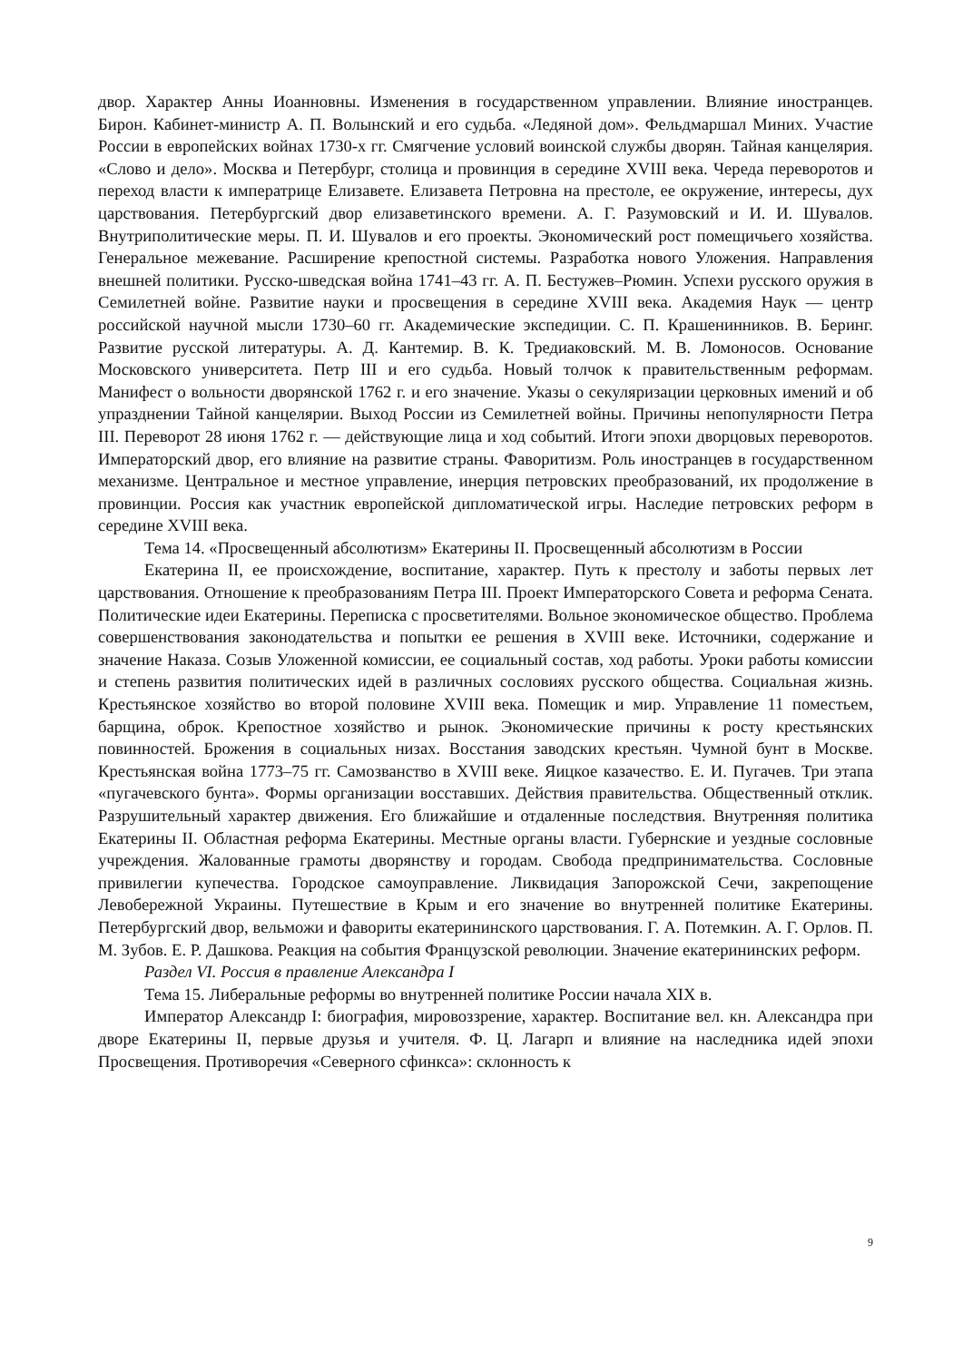двор. Характер Анны Иоанновны. Изменения в государственном управлении. Влияние иностранцев. Бирон. Кабинет-министр А. П. Волынский и его судьба. «Ледяной дом». Фельдмаршал Миних. Участие России в европейских войнах 1730-х гг. Смягчение условий воинской службы дворян. Тайная канцелярия. «Слово и дело». Москва и Петербург, столица и провинция в середине XVIII века. Череда переворотов и переход власти к императрице Елизавете. Елизавета Петровна на престоле, ее окружение, интересы, дух царствования. Петербургский двор елизаветинского времени. А. Г. Разумовский и И. И. Шувалов. Внутриполитические меры. П. И. Шувалов и его проекты. Экономический рост помещичьего хозяйства. Генеральное межевание. Расширение крепостной системы. Разработка нового Уложения. Направления внешней политики. Русско-шведская война 1741–43 гг. А. П. Бестужев–Рюмин. Успехи русского оружия в Семилетней войне. Развитие науки и просвещения в середине XVIII века. Академия Наук — центр российской научной мысли 1730–60 гг. Академические экспедиции. С. П. Крашенинников. В. Беринг. Развитие русской литературы. А. Д. Кантемир. В. К. Тредиаковский. М. В. Ломоносов. Основание Московского университета. Петр III и его судьба. Новый толчок к правительственным реформам. Манифест о вольности дворянской 1762 г. и его значение. Указы о секуляризации церковных имений и об упразднении Тайной канцелярии. Выход России из Семилетней войны. Причины непопулярности Петра III. Переворот 28 июня 1762 г. — действующие лица и ход событий. Итоги эпохи дворцовых переворотов. Императорский двор, его влияние на развитие страны. Фаворитизм. Роль иностранцев в государственном механизме. Центральное и местное управление, инерция петровских преобразований, их продолжение в провинции. Россия как участник европейской дипломатической игры. Наследие петровских реформ в середине XVIII века.
Тема 14. «Просвещенный абсолютизм» Екатерины II. Просвещенный абсолютизм в России
Екатерина II, ее происхождение, воспитание, характер. Путь к престолу и заботы первых лет царствования. Отношение к преобразованиям Петра III. Проект Императорского Совета и реформа Сената. Политические идеи Екатерины. Переписка с просветителями. Вольное экономическое общество. Проблема совершенствования законодательства и попытки ее решения в XVIII веке. Источники, содержание и значение Наказа. Созыв Уложенной комиссии, ее социальный состав, ход работы. Уроки работы комиссии и степень развития политических идей в различных сословиях русского общества. Социальная жизнь. Крестьянское хозяйство во второй половине XVIII века. Помещик и мир. Управление 11 поместьем, барщина, оброк. Крепостное хозяйство и рынок. Экономические причины к росту крестьянских повинностей. Брожения в социальных низах. Восстания заводских крестьян. Чумной бунт в Москве. Крестьянская война 1773–75 гг. Самозванство в XVIII веке. Яицкое казачество. Е. И. Пугачев. Три этапа «пугачевского бунта». Формы организации восставших. Действия правительства. Общественный отклик. Разрушительный характер движения. Его ближайшие и отдаленные последствия. Внутренняя политика Екатерины II. Областная реформа Екатерины. Местные органы власти. Губернские и уездные сословные учреждения. Жалованные грамоты дворянству и городам. Свобода предпринимательства. Сословные привилегии купечества. Городское самоуправление. Ликвидация Запорожской Сечи, закрепощение Левобережной Украины. Путешествие в Крым и его значение во внутренней политике Екатерины. Петербургский двор, вельможи и фавориты екатерининского царствования. Г. А. Потемкин. А. Г. Орлов. П. М. Зубов. Е. Р. Дашкова. Реакция на события Французской революции. Значение екатерининских реформ.
Раздел VI. Россия в правление Александра I
Тема 15. Либеральные реформы во внутренней политике России начала XIX в.
Император Александр I: биография, мировоззрение, характер. Воспитание вел. кн. Александра при дворе Екатерины II, первые друзья и учителя. Ф. Ц. Лагарп и влияние на наследника идей эпохи Просвещения. Противоречия «Северного сфинкса»: склонность к
9